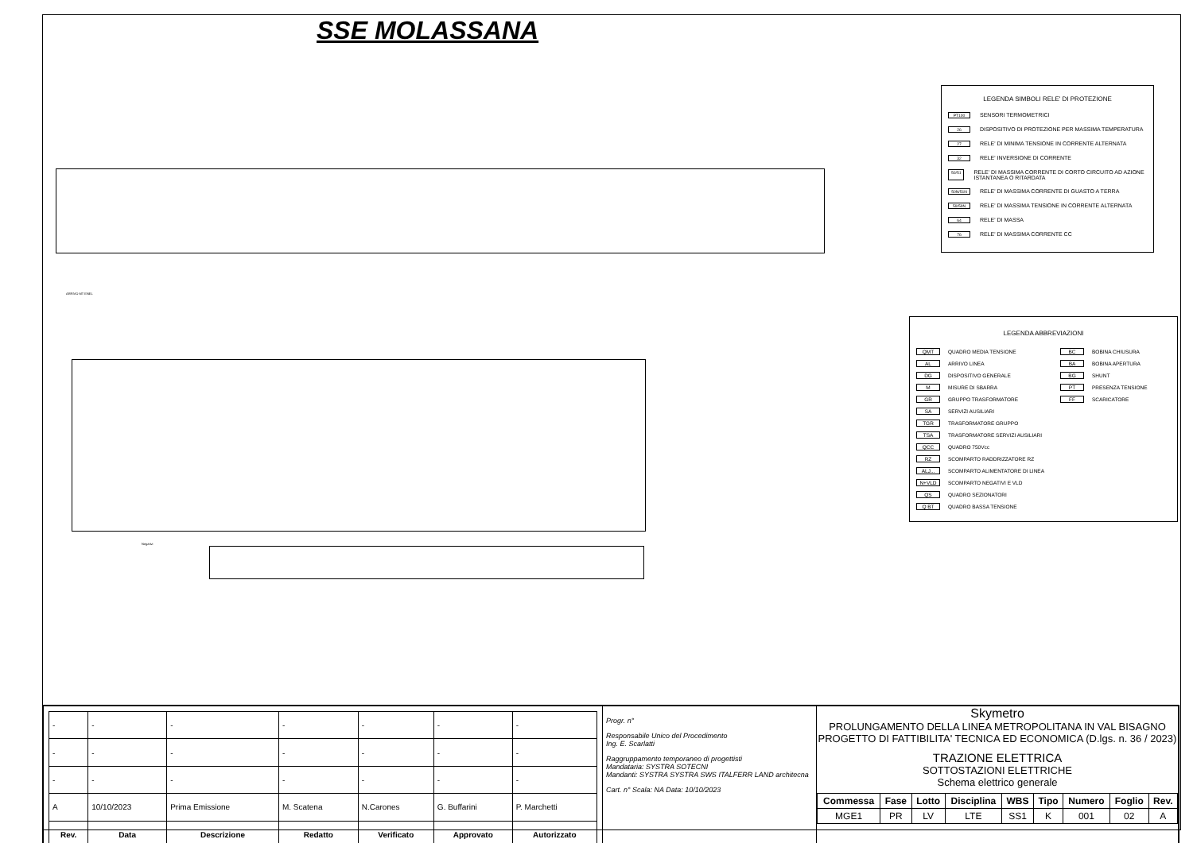SSE MOLASSANA
ARRIVO MT ENEL
Negativi
LEGENDA SIMBOLI RELE' DI PROTEZIONE
PT100 SENSORI TERMOMETRICI
26 DISPOSITIVO DI PROTEZIONE PER MASSIMA TEMPERATURA
27 RELE' DI MINIMA TENSIONE IN CORRENTE ALTERNATA
32 RELE' INVERSIONE DI CORRENTE
50/51 RELE' DI MASSIMA CORRENTE DI CORTO CIRCUITO AD AZIONE ISTANTANEA O RITARDATA
50N/51N RELE' DI MASSIMA CORRENTE DI GUASTO A TERRA
59/59N RELE' DI MASSIMA TENSIONE IN CORRENTE ALTERNATA
64 RELE' DI MASSA
76 RELE' DI MASSIMA CORRENTE CC
LEGENDA ABBREVIAZIONI
QMT QUADRO MEDIA TENSIONE
AL ARRIVO LINEA
DG DISPOSITIVO GENERALE
M MISURE DI SBARRA
GR GRUPPO TRASFORMATORE
SA SERVIZI AUSILIARI
TGR TRASFORMATORE GRUPPO
TSA TRASFORMATORE SERVIZI AUSILIARI
QCC QUADRO 750Vcc
RZ SCOMPARTO RADDRIZZATORE RZ
ALJ... SCOMPARTO ALIMENTATORE DI LINEA
N+VLD SCOMPARTO NEGATIVI E VLD
QS QUADRO SEZIONATORI
Q BT QUADRO BASSA TENSIONE
BC BOBINA CHIUSURA
BA BOBINA APERTURA
BG SHUNT
PT PRESENZA TENSIONE
FF SCARICATORE
| - | - | - | - | - | - | - |
| - | - | - | - | - | - | - |
| - | - | - | - | - | - | - |
| A | 10/10/2023 | Prima Emissione | M. Scatena | N.Carones | G. Buffarini | P. Marchetti |
| Rev. | Data | Descrizione | Redatto | Verificato | Approvato | Autorizzato |
Progr. n°
Responsabile Unico del Procedimento
Ing. E. Scarlatti
Raggruppamento temporaneo di progettisti
Mandataria: SYSTRA SOTECNI
Mandanti: SYSTRA SYSTRA SWS ITALFERR LAND architecna
Cart. n° Scala: NA Data: 10/10/2023
Skymetro
PROLUNGAMENTO DELLA LINEA METROPOLITANA IN VAL BISAGNO
PROGETTO DI FATTIBILITA' TECNICA ED ECONOMICA (D.lgs. n. 36 / 2023)
TRAZIONE ELETTRICA
SOTTOSTAZIONI ELETTRICHE
Schema elettrico generale
| Commessa | Fase | Lotto | Disciplina | WBS | Tipo | Numero | Foglio | Rev. |
| --- | --- | --- | --- | --- | --- | --- | --- | --- |
| MGE1 | PR | LV | LTE | SS1 | K | 001 | 02 | A |